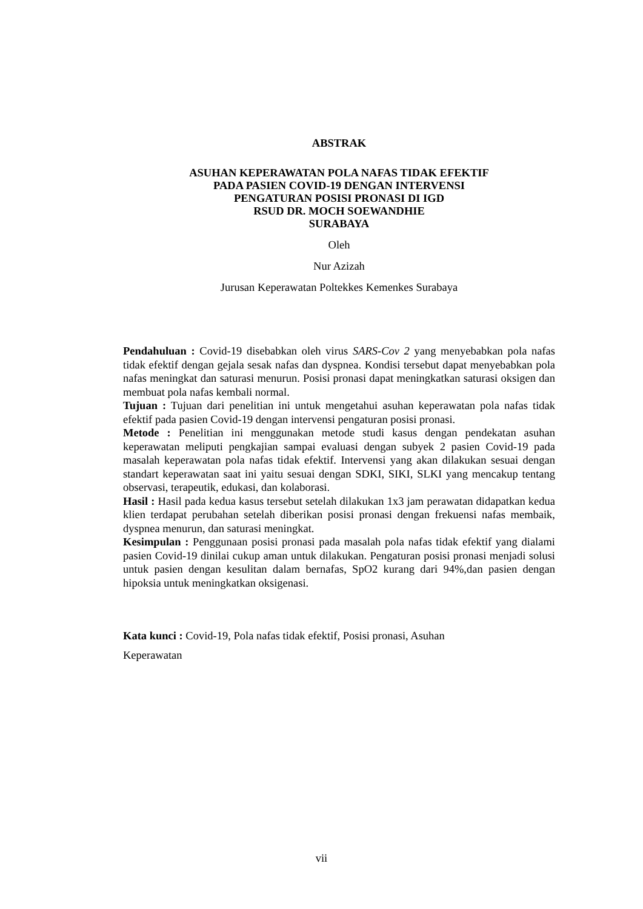ABSTRAK
ASUHAN KEPERAWATAN POLA NAFAS TIDAK EFEKTIF
PADA PASIEN COVID-19 DENGAN INTERVENSI
PENGATURAN POSISI PRONASI DI IGD
RSUD DR. MOCH SOEWANDHIE
SURABAYA
Oleh
Nur Azizah
Jurusan Keperawatan Poltekkes Kemenkes Surabaya
Pendahuluan : Covid-19 disebabkan oleh virus SARS-Cov 2 yang menyebabkan pola nafas tidak efektif dengan gejala sesak nafas dan dyspnea. Kondisi tersebut dapat menyebabkan pola nafas meningkat dan saturasi menurun. Posisi pronasi dapat meningkatkan saturasi oksigen dan membuat pola nafas kembali normal.
Tujuan : Tujuan dari penelitian ini untuk mengetahui asuhan keperawatan pola nafas tidak efektif pada pasien Covid-19 dengan intervensi pengaturan posisi pronasi.
Metode : Penelitian ini menggunakan metode studi kasus dengan pendekatan asuhan keperawatan meliputi pengkajian sampai evaluasi dengan subyek 2 pasien Covid-19 pada masalah keperawatan pola nafas tidak efektif. Intervensi yang akan dilakukan sesuai dengan standart keperawatan saat ini yaitu sesuai dengan SDKI, SIKI, SLKI yang mencakup tentang observasi, terapeutik, edukasi, dan kolaborasi.
Hasil : Hasil pada kedua kasus tersebut setelah dilakukan 1x3 jam perawatan didapatkan kedua klien terdapat perubahan setelah diberikan posisi pronasi dengan frekuensi nafas membaik, dyspnea menurun, dan saturasi meningkat.
Kesimpulan : Penggunaan posisi pronasi pada masalah pola nafas tidak efektif yang dialami pasien Covid-19 dinilai cukup aman untuk dilakukan. Pengaturan posisi pronasi menjadi solusi untuk pasien dengan kesulitan dalam bernafas, SpO2 kurang dari 94%,dan pasien dengan hipoksia untuk meningkatkan oksigenasi.
Kata kunci : Covid-19, Pola nafas tidak efektif, Posisi pronasi, Asuhan
Keperawatan
vii